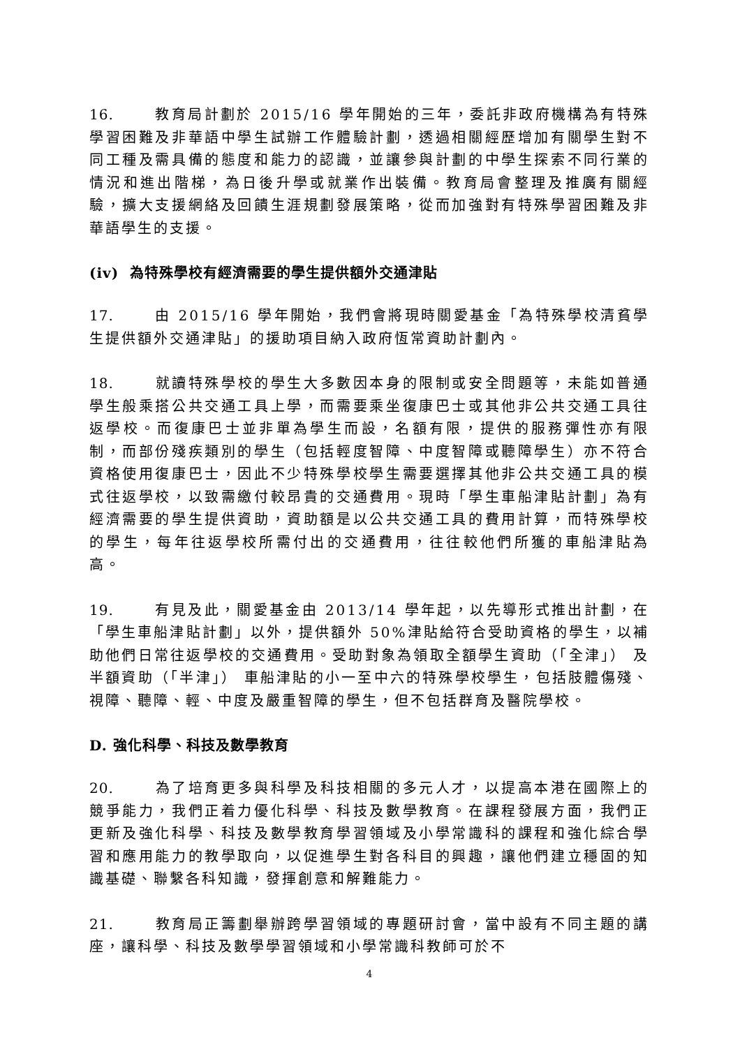16. 教育局計劃於 2015/16 學年開始的三年，委託非政府機構為有特殊學習困難及非華語中學生試辦工作體驗計劃，透過相關經歷增加有關學生對不同工種及需具備的態度和能力的認識，並讓參與計劃的中學生探索不同行業的情況和進出階梯，為日後升學或就業作出裝備。教育局會整理及推廣有關經驗，擴大支援網絡及回饋生涯規劃發展策略，從而加強對有特殊學習困難及非華語學生的支援。
(iv) 為特殊學校有經濟需要的學生提供額外交通津貼
17. 由 2015/16 學年開始，我們會將現時關愛基金「為特殊學校清貧學生提供額外交通津貼」的援助項目納入政府恆常資助計劃內。
18. 就讀特殊學校的學生大多數因本身的限制或安全問題等，未能如普通學生般乘搭公共交通工具上學，而需要乘坐復康巴士或其他非公共交通工具往返學校。而復康巴士並非單為學生而設，名額有限，提供的服務彈性亦有限制，而部份殘疾類別的學生（包括輕度智障、中度智障或聽障學生）亦不符合資格使用復康巴士，因此不少特殊學校學生需要選擇其他非公共交通工具的模式往返學校，以致需繳付較昂貴的交通費用。現時「學生車船津貼計劃」為有經濟需要的學生提供資助，資助額是以公共交通工具的費用計算，而特殊學校的學生，每年往返學校所需付出的交通費用，往往較他們所獲的車船津貼為高。
19. 有見及此，關愛基金由 2013/14 學年起，以先導形式推出計劃，在「學生車船津貼計劃」以外，提供額外 50%津貼給符合受助資格的學生，以補助他們日常往返學校的交通費用。受助對象為領取全額學生資助（「全津」） 及半額資助（「半津」） 車船津貼的小一至中六的特殊學校學生，包括肢體傷殘、視障、聽障、輕、中度及嚴重智障的學生，但不包括群育及醫院學校。
D. 強化科學、科技及數學教育
20. 為了培育更多與科學及科技相關的多元人才，以提高本港在國際上的競爭能力，我們正着力優化科學、科技及數學教育。在課程發展方面，我們正更新及強化科學、科技及數學教育學習領域及小學常識科的課程和強化綜合學習和應用能力的教學取向，以促進學生對各科目的興趣，讓他們建立穩固的知識基礎、聯繫各科知識，發揮創意和解難能力。
21. 教育局正籌劃舉辦跨學習領域的專題研討會，當中設有不同主題的講座，讓科學、科技及數學學習領域和小學常識科教師可於不
4